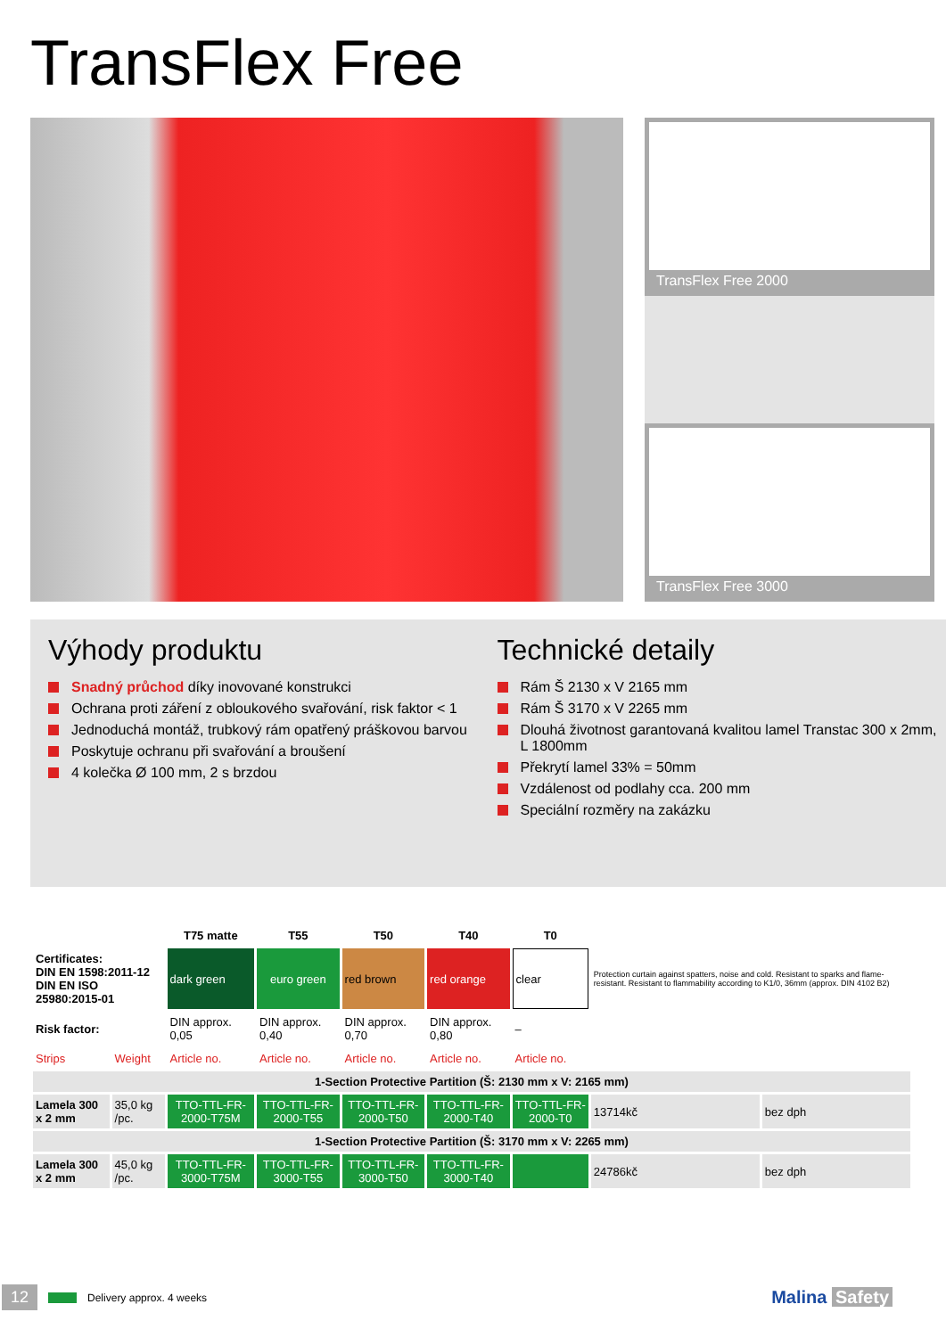TransFlex Free
TransFlex Free 2000
TransFlex Free 3000
Výhody produktu
Snadný průchod díky inovované konstrukci
Ochrana proti záření z obloukového svařování, risk faktor < 1
Jednoduchá montáž, trubkový rám opatřený práškovou barvou
Poskytuje ochranu při svařování a broušení
4 kolečka Ø 100 mm, 2 s brzdou
Technické detaily
Rám Š 2130 x V 2165 mm
Rám Š 3170 x V 2265 mm
Dlouhá životnost garantovaná kvalitou lamel Transtac 300 x 2mm, L 1800mm
Překrytí lamel 33% = 50mm
Vzdálenost od podlahy cca. 200 mm
Speciální rozměry na zakázku
| | | T75 matte | T55 | T50 | T40 | T0 | | |
| Certificates: DIN EN 1598:2011-12 DIN EN ISO 25980:2015-01 | | dark green | euro green | red brown | red orange | clear | Protection curtain against spatters, noise and cold. Resistant to sparks and flame-resistant. Resistant to flammability according to K1/0, 36mm (approx. DIN 4102 B2) | |
| Risk factor: | | DIN approx. 0,05 | DIN approx. 0,40 | DIN approx. 0,70 | DIN approx. 0,80 | – | | |
| Strips | Weight | Article no. | Article no. | Article no. | Article no. | Article no. | | |
| 1-Section Protective Partition (Š: 2130 mm x V: 2165 mm) | | | | | | | | |
| Lamela 300 x 2 mm | 35,0 kg /pc. | TTO-TTL-FR-2000-T75M | TTO-TTL-FR-2000-T55 | TTO-TTL-FR-2000-T50 | TTO-TTL-FR-2000-T40 | TTO-TTL-FR-2000-T0 | 13714kč | bez dph |
| 1-Section Protective Partition (Š: 3170 mm x V: 2265 mm) | | | | | | | | |
| Lamela 300 x 2 mm | 45,0 kg /pc. | TTO-TTL-FR-3000-T75M | TTO-TTL-FR-3000-T55 | TTO-TTL-FR-3000-T50 | TTO-TTL-FR-3000-T40 | | 24786kč | bez dph |
12 Delivery approx. 4 weeks Malina Safety